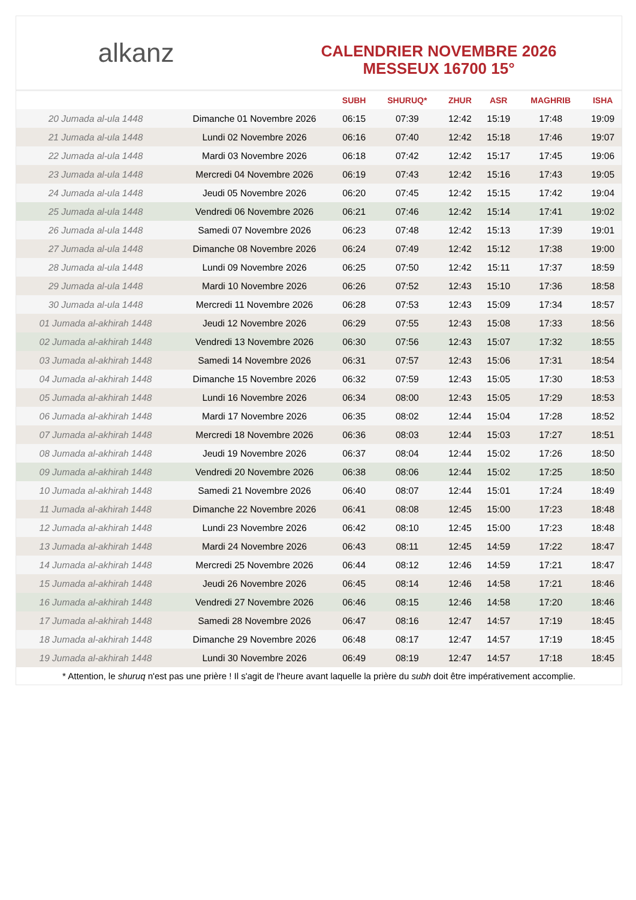alkanz
CALENDRIER NOVEMBRE 2026
MESSEUX 16700 15°
| | | SUBH | SHURUQ* | ZHUR | ASR | MAGHRIB | ISHA |
| --- | --- | --- | --- | --- | --- | --- | --- |
| 20 Jumada al-ula 1448 | Dimanche 01 Novembre 2026 | 06:15 | 07:39 | 12:42 | 15:19 | 17:48 | 19:09 |
| 21 Jumada al-ula 1448 | Lundi 02 Novembre 2026 | 06:16 | 07:40 | 12:42 | 15:18 | 17:46 | 19:07 |
| 22 Jumada al-ula 1448 | Mardi 03 Novembre 2026 | 06:18 | 07:42 | 12:42 | 15:17 | 17:45 | 19:06 |
| 23 Jumada al-ula 1448 | Mercredi 04 Novembre 2026 | 06:19 | 07:43 | 12:42 | 15:16 | 17:43 | 19:05 |
| 24 Jumada al-ula 1448 | Jeudi 05 Novembre 2026 | 06:20 | 07:45 | 12:42 | 15:15 | 17:42 | 19:04 |
| 25 Jumada al-ula 1448 | Vendredi 06 Novembre 2026 | 06:21 | 07:46 | 12:42 | 15:14 | 17:41 | 19:02 |
| 26 Jumada al-ula 1448 | Samedi 07 Novembre 2026 | 06:23 | 07:48 | 12:42 | 15:13 | 17:39 | 19:01 |
| 27 Jumada al-ula 1448 | Dimanche 08 Novembre 2026 | 06:24 | 07:49 | 12:42 | 15:12 | 17:38 | 19:00 |
| 28 Jumada al-ula 1448 | Lundi 09 Novembre 2026 | 06:25 | 07:50 | 12:42 | 15:11 | 17:37 | 18:59 |
| 29 Jumada al-ula 1448 | Mardi 10 Novembre 2026 | 06:26 | 07:52 | 12:43 | 15:10 | 17:36 | 18:58 |
| 30 Jumada al-ula 1448 | Mercredi 11 Novembre 2026 | 06:28 | 07:53 | 12:43 | 15:09 | 17:34 | 18:57 |
| 01 Jumada al-akhirah 1448 | Jeudi 12 Novembre 2026 | 06:29 | 07:55 | 12:43 | 15:08 | 17:33 | 18:56 |
| 02 Jumada al-akhirah 1448 | Vendredi 13 Novembre 2026 | 06:30 | 07:56 | 12:43 | 15:07 | 17:32 | 18:55 |
| 03 Jumada al-akhirah 1448 | Samedi 14 Novembre 2026 | 06:31 | 07:57 | 12:43 | 15:06 | 17:31 | 18:54 |
| 04 Jumada al-akhirah 1448 | Dimanche 15 Novembre 2026 | 06:32 | 07:59 | 12:43 | 15:05 | 17:30 | 18:53 |
| 05 Jumada al-akhirah 1448 | Lundi 16 Novembre 2026 | 06:34 | 08:00 | 12:43 | 15:05 | 17:29 | 18:53 |
| 06 Jumada al-akhirah 1448 | Mardi 17 Novembre 2026 | 06:35 | 08:02 | 12:44 | 15:04 | 17:28 | 18:52 |
| 07 Jumada al-akhirah 1448 | Mercredi 18 Novembre 2026 | 06:36 | 08:03 | 12:44 | 15:03 | 17:27 | 18:51 |
| 08 Jumada al-akhirah 1448 | Jeudi 19 Novembre 2026 | 06:37 | 08:04 | 12:44 | 15:02 | 17:26 | 18:50 |
| 09 Jumada al-akhirah 1448 | Vendredi 20 Novembre 2026 | 06:38 | 08:06 | 12:44 | 15:02 | 17:25 | 18:50 |
| 10 Jumada al-akhirah 1448 | Samedi 21 Novembre 2026 | 06:40 | 08:07 | 12:44 | 15:01 | 17:24 | 18:49 |
| 11 Jumada al-akhirah 1448 | Dimanche 22 Novembre 2026 | 06:41 | 08:08 | 12:45 | 15:00 | 17:23 | 18:48 |
| 12 Jumada al-akhirah 1448 | Lundi 23 Novembre 2026 | 06:42 | 08:10 | 12:45 | 15:00 | 17:23 | 18:48 |
| 13 Jumada al-akhirah 1448 | Mardi 24 Novembre 2026 | 06:43 | 08:11 | 12:45 | 14:59 | 17:22 | 18:47 |
| 14 Jumada al-akhirah 1448 | Mercredi 25 Novembre 2026 | 06:44 | 08:12 | 12:46 | 14:59 | 17:21 | 18:47 |
| 15 Jumada al-akhirah 1448 | Jeudi 26 Novembre 2026 | 06:45 | 08:14 | 12:46 | 14:58 | 17:21 | 18:46 |
| 16 Jumada al-akhirah 1448 | Vendredi 27 Novembre 2026 | 06:46 | 08:15 | 12:46 | 14:58 | 17:20 | 18:46 |
| 17 Jumada al-akhirah 1448 | Samedi 28 Novembre 2026 | 06:47 | 08:16 | 12:47 | 14:57 | 17:19 | 18:45 |
| 18 Jumada al-akhirah 1448 | Dimanche 29 Novembre 2026 | 06:48 | 08:17 | 12:47 | 14:57 | 17:19 | 18:45 |
| 19 Jumada al-akhirah 1448 | Lundi 30 Novembre 2026 | 06:49 | 08:19 | 12:47 | 14:57 | 17:18 | 18:45 |
* Attention, le shuruq n'est pas une prière ! Il s'agit de l'heure avant laquelle la prière du subh doit être impérativement accomplie.